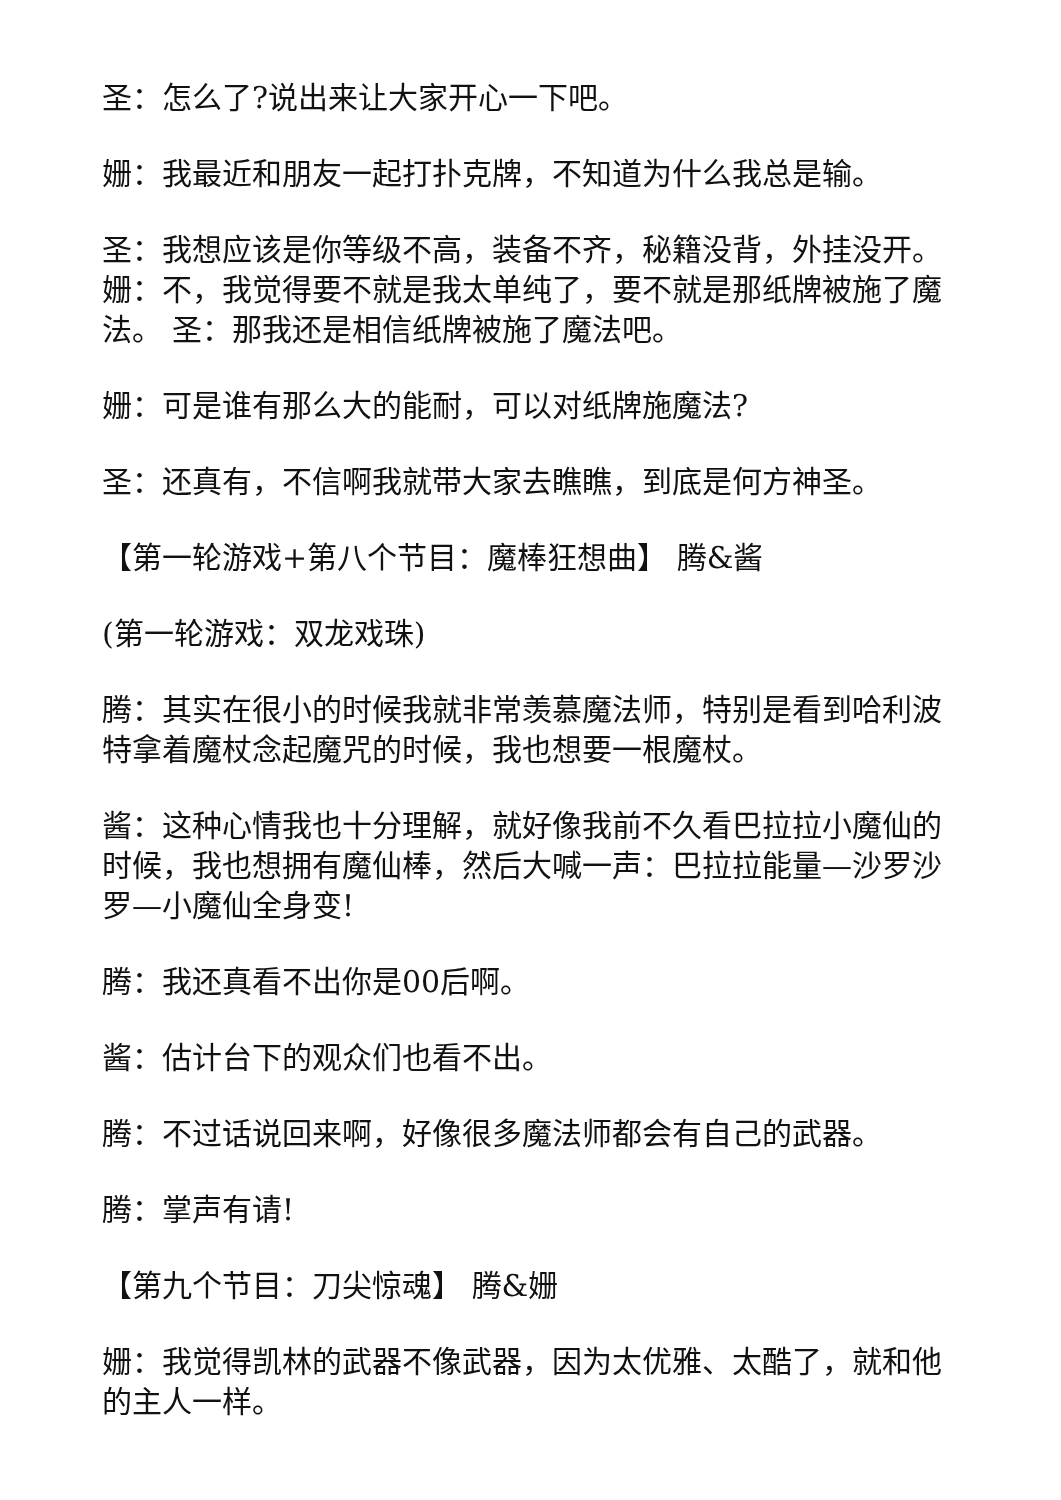圣：怎么了?说出来让大家开心一下吧。
姗：我最近和朋友一起打扑克牌，不知道为什么我总是输。
圣：我想应该是你等级不高，装备不齐，秘籍没背，外挂没开。 姗：不，我觉得要不就是我太单纯了，要不就是那纸牌被施了魔法。 圣：那我还是相信纸牌被施了魔法吧。
姗：可是谁有那么大的能耐，可以对纸牌施魔法?
圣：还真有，不信啊我就带大家去瞧瞧，到底是何方神圣。
【第一轮游戏+第八个节目：魔棒狂想曲】 腾&酱
(第一轮游戏：双龙戏珠)
腾：其实在很小的时候我就非常羡慕魔法师，特别是看到哈利波特拿着魔杖念起魔咒的时候，我也想要一根魔杖。
酱：这种心情我也十分理解，就好像我前不久看巴拉拉小魔仙的时候，我也想拥有魔仙棒，然后大喊一声：巴拉拉能量—沙罗沙罗—小魔仙全身变!
腾：我还真看不出你是00后啊。
酱：估计台下的观众们也看不出。
腾：不过话说回来啊，好像很多魔法师都会有自己的武器。
腾：掌声有请!
【第九个节目：刀尖惊魂】 腾&姗
姗：我觉得凯林的武器不像武器，因为太优雅、太酷了，就和他的主人一样。